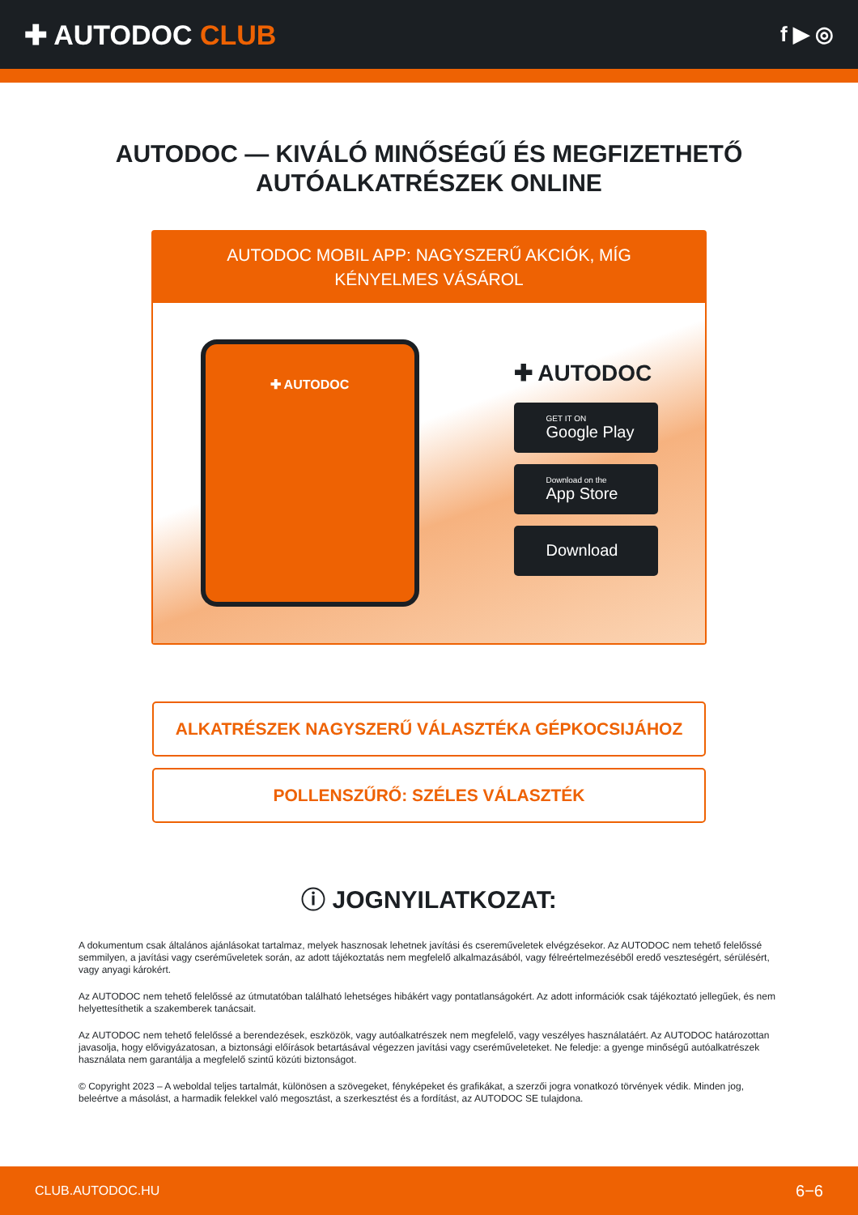✚ AUTODOC CLUB
f ▶ ◎
AUTODOC — KIVÁLÓ MINŐSÉGŰ ÉS MEGFIZETHETŐ AUTÓALKATRÉSZEK ONLINE
AUTODOC MOBIL APP: NAGYSZERŰ AKCIÓK, MÍG KÉNYELMES VÁSÁROL
✚ AUTODOC
✚ AUTODOC
GET IT ON
Google Play
Download on the
App Store
Download
ALKATRÉSZEK NAGYSZERŰ VÁLASZTÉKA GÉPKOCSIJÁHOZ
POLLENSZŰRŐ: SZÉLES VÁLASZTÉK
ⓘ JOGNYILATKOZAT:
A dokumentum csak általános ajánlásokat tartalmaz, melyek hasznosak lehetnek javítási és cserеműveletek elvégzésekor. Az AUTODOC nem tehető felelőssé semmilyen, a javítási vagy cseréműveletek során, az adott tájékoztatás nem megfelelő alkalmazásából, vagy félreértelmezéséből eredő veszteségért, sérülésért, vagy anyagi károkért.
Az AUTODOC nem tehető felelőssé az útmutatóban található lehetséges hibákért vagy pontatlanságokért. Az adott információk csak tájékoztató jellegűek, és nem helyettesíthetik a szakemberek tanácsait.
Az AUTODOC nem tehető felelőssé a berendezések, eszközök, vagy autóalkatrészek nem megfelelő, vagy veszélyes használatáért. Az AUTODOC határozottan javasolja, hogy elővigyázatosan, a biztonsági előírások betartásával végezzen javítási vagy cseréműveleteket. Ne feledje: a gyenge minőségű autóalkatrészek használata nem garantálja a megfelelő szintű közúti biztonságot.
© Copyright 2023 – A weboldal teljes tartalmát, különösen a szövegeket, fényképeket és grafikákat, a szerzői jogra vonatkozó törvények védik. Minden jog, beleértve a másolást, a harmadik felekkel való megosztást, a szerkesztést és a fordítást, az AUTODOC SE tulajdona.
CLUB.AUTODOC.HU 6−6